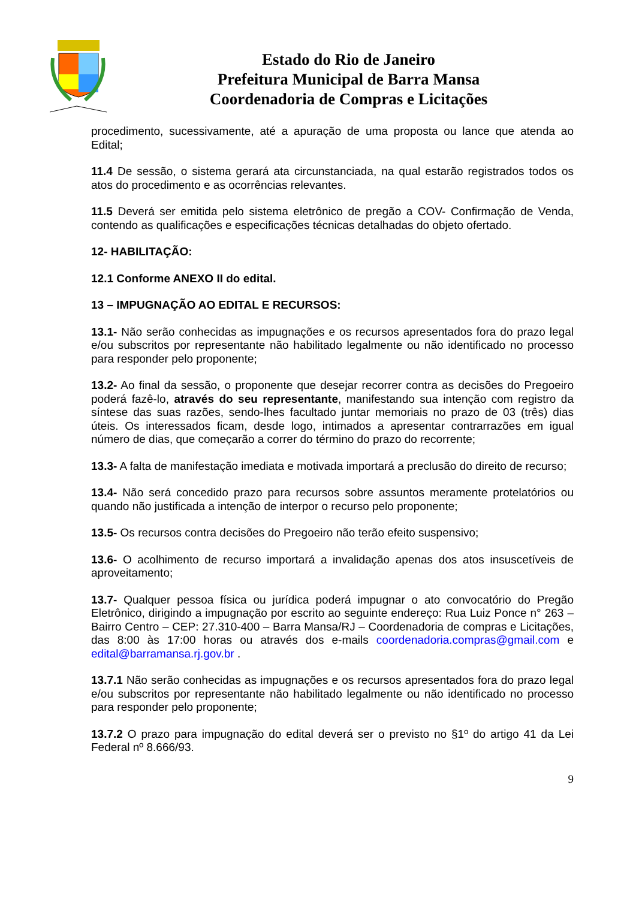Estado do Rio de Janeiro
Prefeitura Municipal de Barra Mansa
Coordenadoria de Compras e Licitações
procedimento, sucessivamente, até a apuração de uma proposta ou lance que atenda ao Edital;
11.4 De sessão, o sistema gerará ata circunstanciada, na qual estarão registrados todos os atos do procedimento e as ocorrências relevantes.
11.5 Deverá ser emitida pelo sistema eletrônico de pregão a COV- Confirmação de Venda, contendo as qualificações e especificações técnicas detalhadas do objeto ofertado.
12- HABILITAÇÃO:
12.1 Conforme ANEXO II do edital.
13 – IMPUGNAÇÃO AO EDITAL E RECURSOS:
13.1- Não serão conhecidas as impugnações e os recursos apresentados fora do prazo legal e/ou subscritos por representante não habilitado legalmente ou não identificado no processo para responder pelo proponente;
13.2- Ao final da sessão, o proponente que desejar recorrer contra as decisões do Pregoeiro poderá fazê-lo, através do seu representante, manifestando sua intenção com registro da síntese das suas razões, sendo-lhes facultado juntar memoriais no prazo de 03 (três) dias úteis. Os interessados ficam, desde logo, intimados a apresentar contrarrazões em igual número de dias, que começarão a correr do término do prazo do recorrente;
13.3- A falta de manifestação imediata e motivada importará a preclusão do direito de recurso;
13.4- Não será concedido prazo para recursos sobre assuntos meramente protelatórios ou quando não justificada a intenção de interpor o recurso pelo proponente;
13.5- Os recursos contra decisões do Pregoeiro não terão efeito suspensivo;
13.6- O acolhimento de recurso importará a invalidação apenas dos atos insuscetíveis de aproveitamento;
13.7- Qualquer pessoa física ou jurídica poderá impugnar o ato convocatório do Pregão Eletrônico, dirigindo a impugnação por escrito ao seguinte endereço: Rua Luiz Ponce n° 263 – Bairro Centro – CEP: 27.310-400 – Barra Mansa/RJ – Coordenadoria de compras e Licitações, das 8:00 às 17:00 horas ou através dos e-mails coordenadoria.compras@gmail.com e edital@barramansa.rj.gov.br .
13.7.1 Não serão conhecidas as impugnações e os recursos apresentados fora do prazo legal e/ou subscritos por representante não habilitado legalmente ou não identificado no processo para responder pelo proponente;
13.7.2 O prazo para impugnação do edital deverá ser o previsto no §1º do artigo 41 da Lei Federal nº 8.666/93.
9